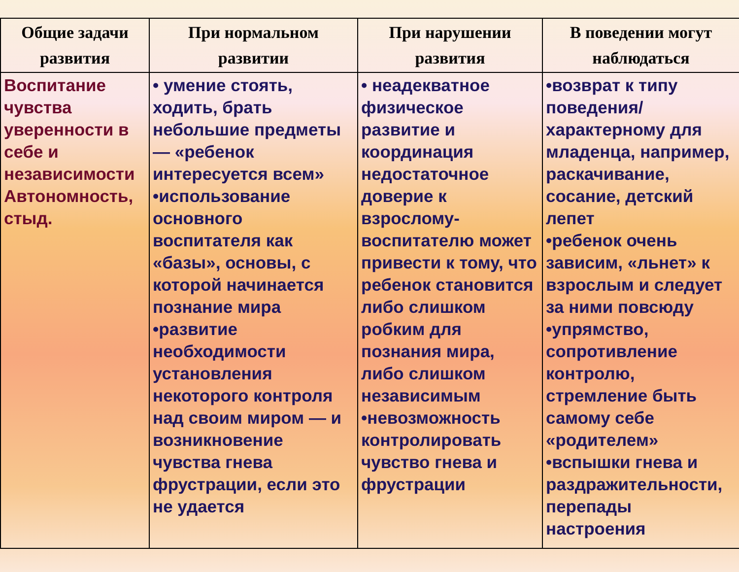| Общие задачи развития | При нормальном развитии | При нарушении развития | В поведении могут наблюдаться |
| --- | --- | --- | --- |
| Воспитание чувства уверенности в себе и независимости Автономность, стыд. | • умение стоять, ходить, брать небольшие предметы — «ребенок интересуется всем» •использование основного воспитателя как «базы», основы, с которой начинается познание мира •развитие необходимости установления некоторого контроля над своим миром — и возникновение чувства гнева фрустрации, если это не удается | • неадекватное физическое развитие и координация недостаточное доверие к взрослому-воспитателю может привести к тому, что ребенок становится либо слишком робким для познания мира, либо слишком независимым •невозможность контролировать чувство гнева и фрустрации | •возврат к типу поведения/ характерному для младенца, например, раскачивание, сосание, детский лепет •ребенок очень зависим, «льнет» к взрослым и следует за ними повсюду •упрямство, сопротивление контролю, стремление быть самому себе «родителем» •вспышки гнева и раздражительности, перепады настроения |